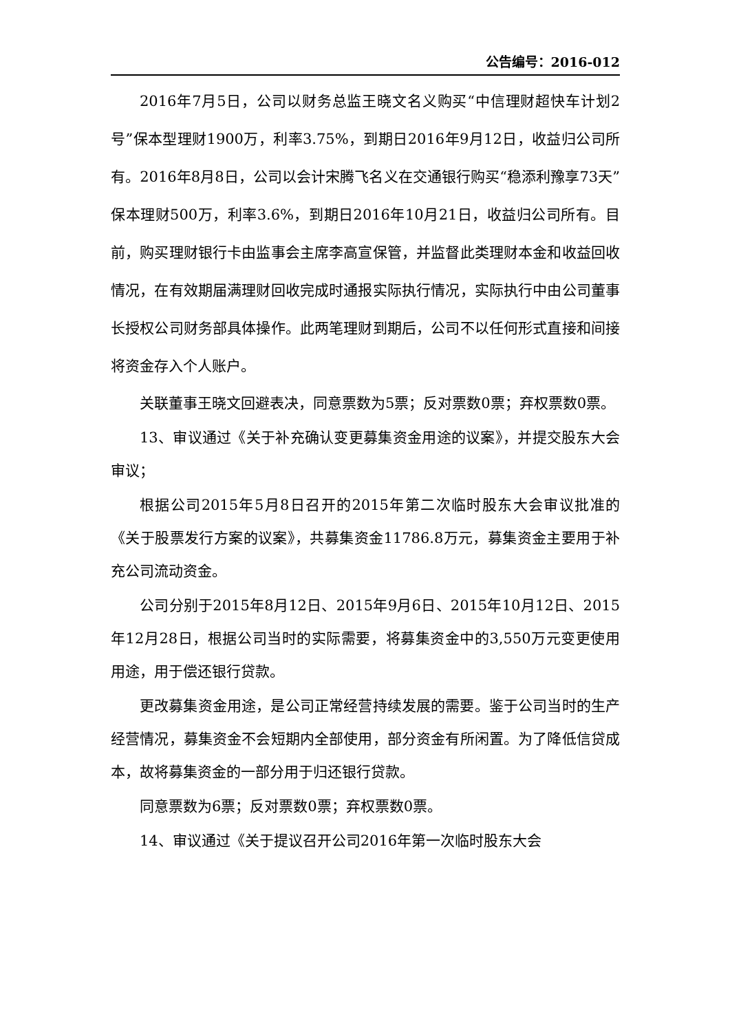公告编号：2016-012
2016年7月5日，公司以财务总监王晓文名义购买“中信理财超快车计划2号”保本型理财1900万，利率3.75%，到期日2016年9月12日，收益归公司所有。2016年8月8日，公司以会计宋腾飞名义在交通银行购买“稳添利豫享73天”保本理财500万，利率3.6%，到期日2016年10月21日，收益归公司所有。目前，购买理财银行卡由监事会主席李高宣保管，并监督此类理财本金和收益回收情况，在有效期届满理财回收完成时通报实际执行情况，实际执行中由公司董事长授权公司财务部具体操作。此两笔理财到期后，公司不以任何形式直接和间接将资金存入个人账户。
关联董事王晓文回避表决，同意票数为5票；反对票数0票；弃权票数0票。
13、审议通过《关于补充确认变更募集资金用途的议案》，并提交股东大会审议；
根据公司2015年5月8日召开的2015年第二次临时股东大会审议批准的《关于股票发行方案的议案》，共募集资金11786.8万元，募集资金主要用于补充公司流动资金。
公司分别于2015年8月12日、2015年9月6日、2015年10月12日、2015年12月28日，根据公司当时的实际需要，将募集资金中的3,550万元变更使用用途，用于偿还银行贷款。
更改募集资金用途，是公司正常经营持续发展的需要。鉴于公司当时的生产经营情况，募集资金不会短期内全部使用，部分资金有所闲置。为了降低信贷成本，故将募集资金的一部分用于归还银行贷款。
同意票数为6票；反对票数0票；弃权票数0票。
14、审议通过《关于提议召开公司2016年第一次临时股东大会